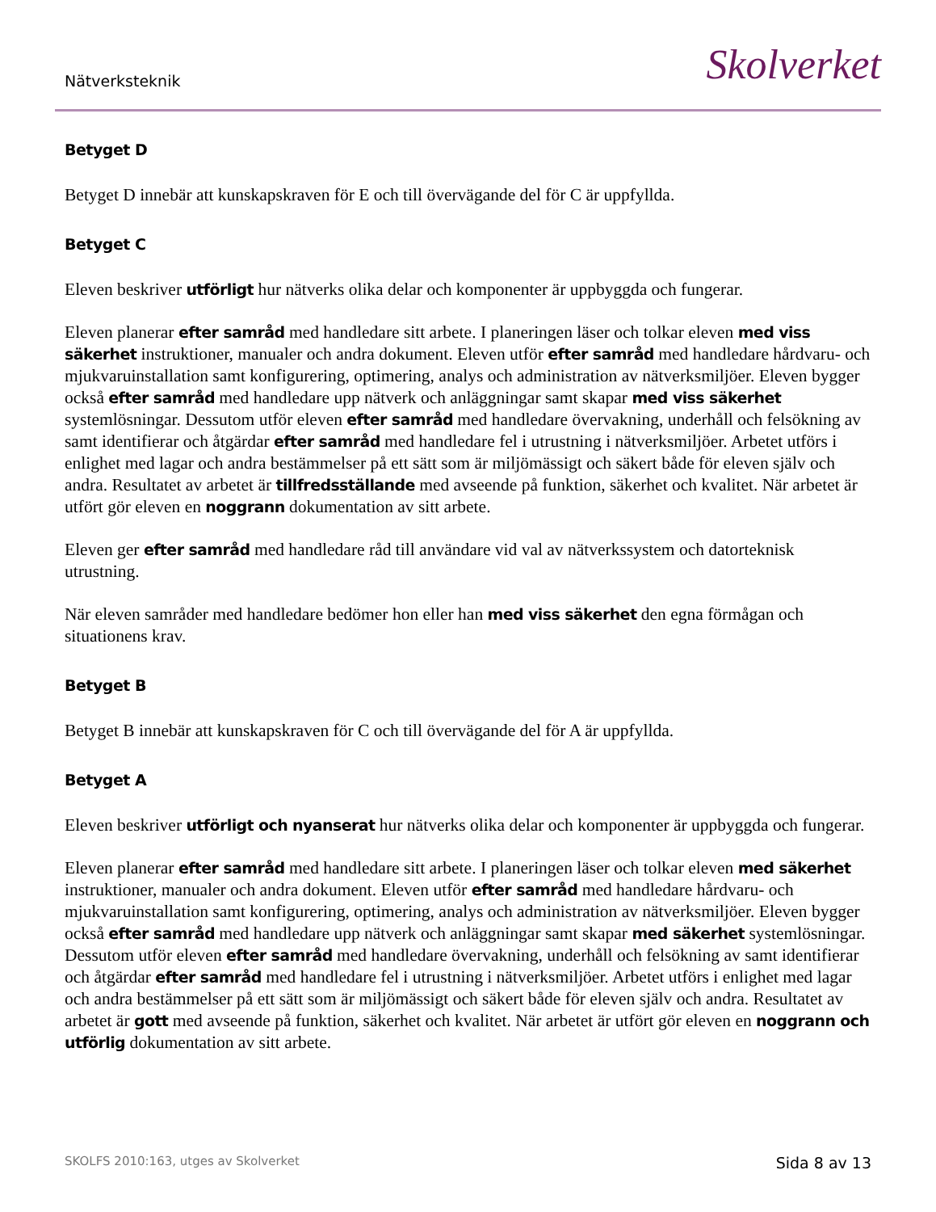Nätverksteknik
Skolverket
Betyget D
Betyget D innebär att kunskapskraven för E och till övervägande del för C är uppfyllda.
Betyget C
Eleven beskriver utförligt hur nätverks olika delar och komponenter är uppbyggda och fungerar.
Eleven planerar efter samråd med handledare sitt arbete. I planeringen läser och tolkar eleven med viss säkerhet instruktioner, manualer och andra dokument. Eleven utför efter samråd med handledare hårdvaru- och mjukvaruinstallation samt konfigurering, optimering, analys och administration av nätverksmiljöer. Eleven bygger också efter samråd med handledare upp nätverk och anläggningar samt skapar med viss säkerhet systemlösningar. Dessutom utför eleven efter samråd med handledare övervakning, underhåll och felsökning av samt identifierar och åtgärdar efter samråd med handledare fel i utrustning i nätverksmiljöer. Arbetet utförs i enlighet med lagar och andra bestämmelser på ett sätt som är miljömässigt och säkert både för eleven själv och andra. Resultatet av arbetet är tillfredsställande med avseende på funktion, säkerhet och kvalitet. När arbetet är utfört gör eleven en noggrann dokumentation av sitt arbete.
Eleven ger efter samråd med handledare råd till användare vid val av nätverkssystem och datorteknisk utrustning.
När eleven samråder med handledare bedömer hon eller han med viss säkerhet den egna förmågan och situationens krav.
Betyget B
Betyget B innebär att kunskapskraven för C och till övervägande del för A är uppfyllda.
Betyget A
Eleven beskriver utförligt och nyanserat hur nätverks olika delar och komponenter är uppbyggda och fungerar.
Eleven planerar efter samråd med handledare sitt arbete. I planeringen läser och tolkar eleven med säkerhet instruktioner, manualer och andra dokument. Eleven utför efter samråd med handledare hårdvaru- och mjukvaruinstallation samt konfigurering, optimering, analys och administration av nätverksmiljöer. Eleven bygger också efter samråd med handledare upp nätverk och anläggningar samt skapar med säkerhet systemlösningar. Dessutom utför eleven efter samråd med handledare övervakning, underhåll och felsökning av samt identifierar och åtgärdar efter samråd med handledare fel i utrustning i nätverksmiljöer. Arbetet utförs i enlighet med lagar och andra bestämmelser på ett sätt som är miljömässigt och säkert både för eleven själv och andra. Resultatet av arbetet är gott med avseende på funktion, säkerhet och kvalitet. När arbetet är utfört gör eleven en noggrann och utförlig dokumentation av sitt arbete.
SKOLFS 2010:163, utges av Skolverket
Sida 8 av 13